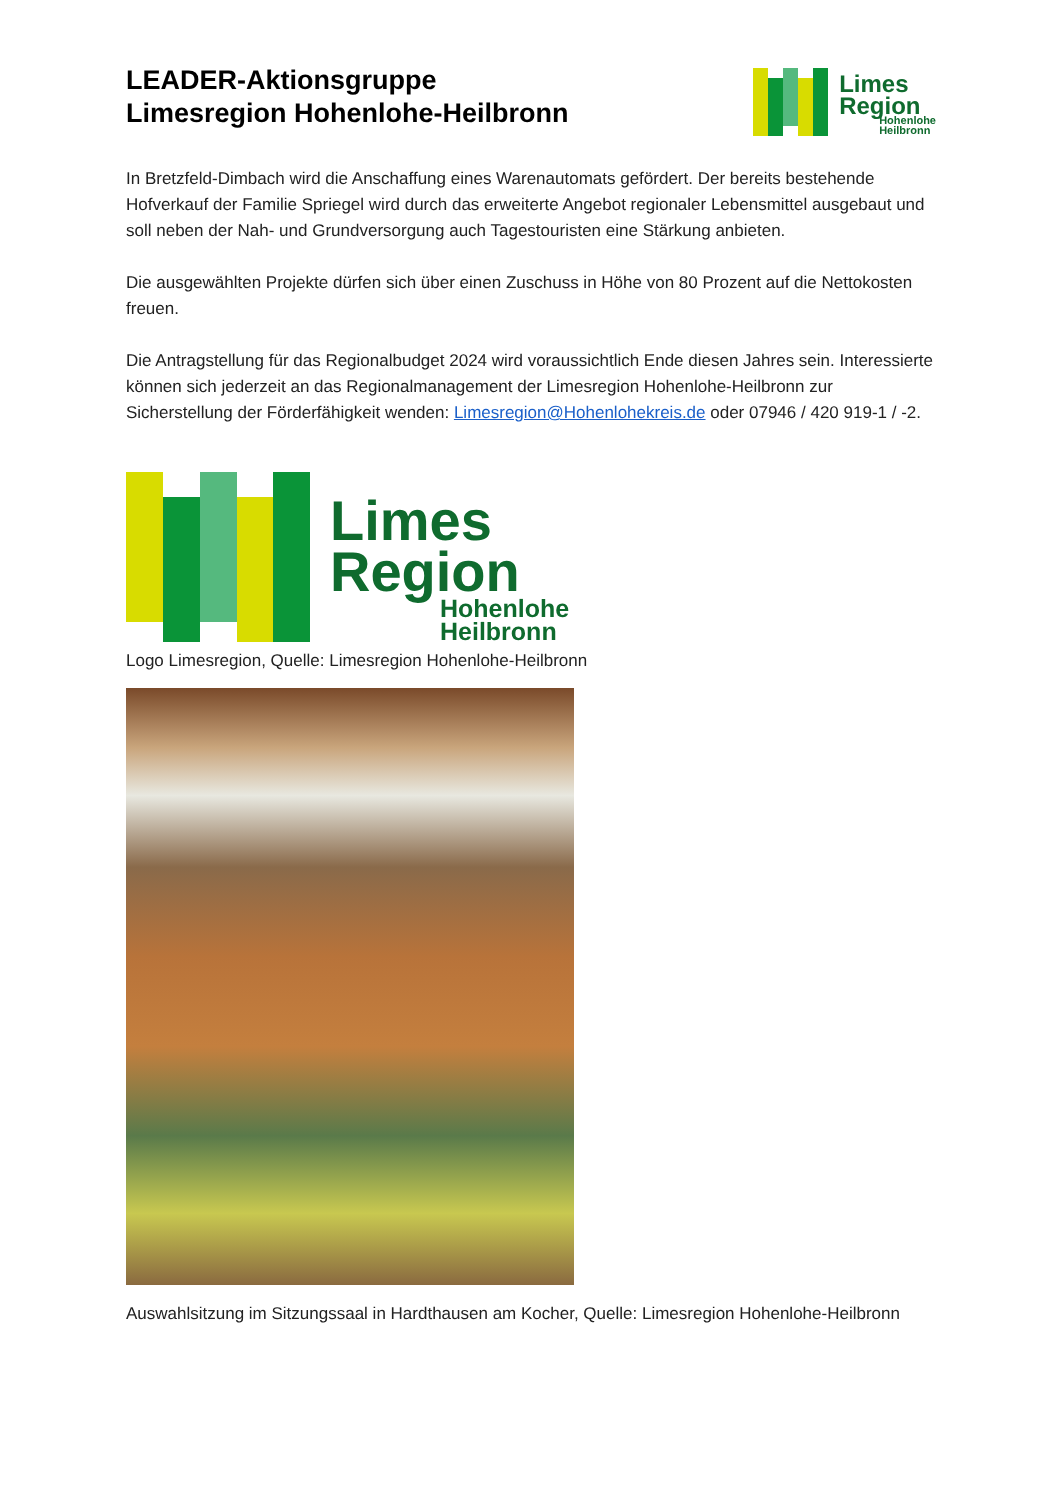LEADER-Aktionsgruppe
Limesregion Hohenlohe-Heilbronn
Limes
Region
Hohenlohe
Heilbronn
In Bretzfeld-Dimbach wird die Anschaffung eines Warenautomats gefördert. Der bereits bestehende Hofverkauf der Familie Spriegel wird durch das erweiterte Angebot regionaler Lebensmittel ausgebaut und soll neben der Nah- und Grundversorgung auch Tagestouristen eine Stärkung anbieten.
Die ausgewählten Projekte dürfen sich über einen Zuschuss in Höhe von 80 Prozent auf die Nettokosten freuen.
Die Antragstellung für das Regionalbudget 2024 wird voraussichtlich Ende diesen Jahres sein. Interessierte können sich jederzeit an das Regionalmanagement der Limesregion Hohenlohe-Heilbronn zur Sicherstellung der Förderfähigkeit wenden: Limesregion@Hohenlohekreis.de oder 07946 / 420 919-1 / -2.
Limes
Region
Hohenlohe
Heilbronn
Logo Limesregion, Quelle: Limesregion Hohenlohe-Heilbronn
Auswahlsitzung im Sitzungssaal in Hardthausen am Kocher, Quelle: Limesregion Hohenlohe-Heilbronn